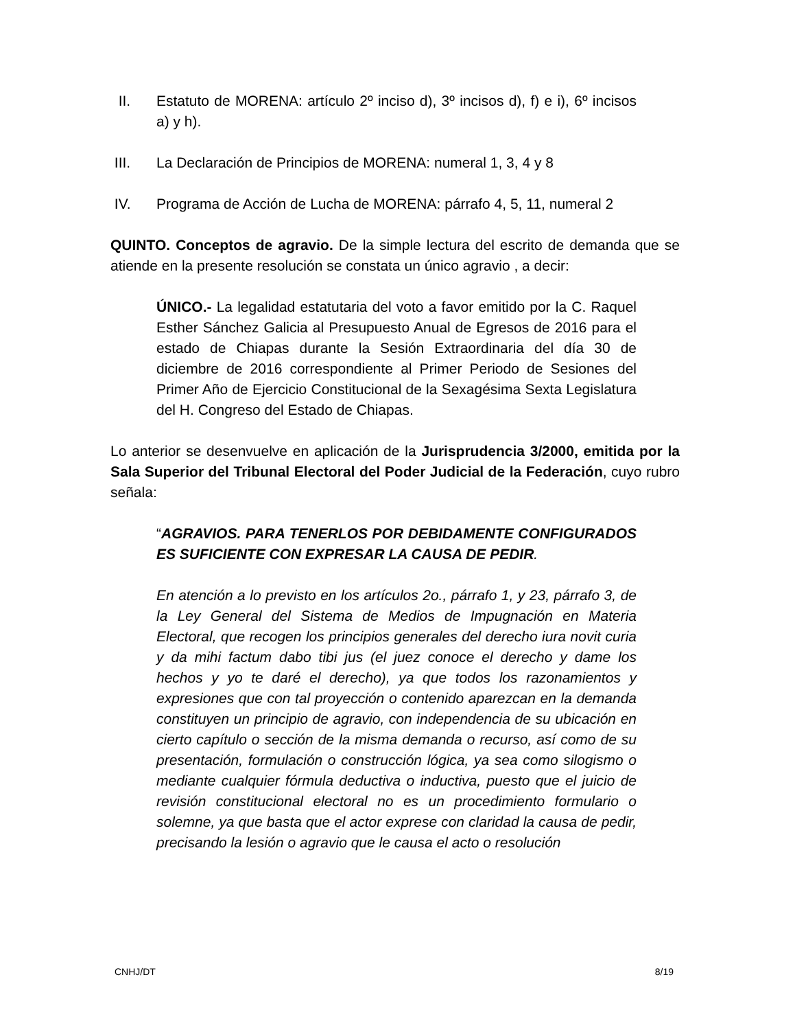II. Estatuto de MORENA: artículo 2º inciso d), 3º incisos d), f) e i), 6º incisos a) y h).
III. La Declaración de Principios de MORENA: numeral 1, 3, 4 y 8
IV. Programa de Acción de Lucha de MORENA: párrafo 4, 5, 11, numeral 2
QUINTO. Conceptos de agravio. De la simple lectura del escrito de demanda que se atiende en la presente resolución se constata un único agravio , a decir:
ÚNICO.- La legalidad estatutaria del voto a favor emitido por la C. Raquel Esther Sánchez Galicia al Presupuesto Anual de Egresos de 2016 para el estado de Chiapas durante la Sesión Extraordinaria del día 30 de diciembre de 2016 correspondiente al Primer Periodo de Sesiones del Primer Año de Ejercicio Constitucional de la Sexagésima Sexta Legislatura del H. Congreso del Estado de Chiapas.
Lo anterior se desenvuelve en aplicación de la Jurisprudencia 3/2000, emitida por la Sala Superior del Tribunal Electoral del Poder Judicial de la Federación, cuyo rubro señala:
“AGRAVIOS. PARA TENERLOS POR DEBIDAMENTE CONFIGURADOS ES SUFICIENTE CON EXPRESAR LA CAUSA DE PEDIR.
En atención a lo previsto en los artículos 2o., párrafo 1, y 23, párrafo 3, de la Ley General del Sistema de Medios de Impugnación en Materia Electoral, que recogen los principios generales del derecho iura novit curia y da mihi factum dabo tibi jus (el juez conoce el derecho y dame los hechos y yo te daré el derecho), ya que todos los razonamientos y expresiones que con tal proyección o contenido aparezcan en la demanda constituyen un principio de agravio, con independencia de su ubicación en cierto capítulo o sección de la misma demanda o recurso, así como de su presentación, formulación o construcción lógica, ya sea como silogismo o mediante cualquier fórmula deductiva o inductiva, puesto que el juicio de revisión constitucional electoral no es un procedimiento formulario o solemne, ya que basta que el actor exprese con claridad la causa de pedir, precisando la lesión o agravio que le causa el acto o resolución
CNHJ/DT 8/19